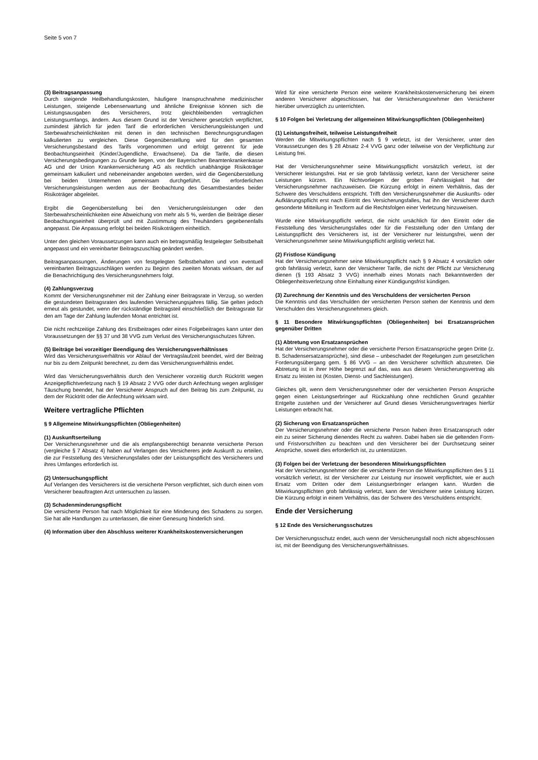Seite 5 von 7
(3) Beitragsanpassung
Durch steigende Heilbehandlungskosten, häufigere Inanspruchnahme medizinischer Leistungen, steigende Lebenserwartung und ähnliche Ereignisse können sich die Leistungsausgaben des Versicherers, trotz gleichbleibenden vertraglichen Leistungsumfangs, ändern. Aus diesem Grund ist der Versicherer gesetzlich verpflichtet, zumindest jährlich für jeden Tarif die erforderlichen Versicherungsleistungen und Sterbewahrscheinlichkeiten mit denen in den technischen Berechnungsgrundlagen kalkulierten zu vergleichen. Diese Gegenüberstellung wird für den gesamten Versicherungsbestand des Tarifs vorgenommen und erfolgt getrennt für jede Beobachtungseinheit (Kinder/Jugendliche, Erwachsene). Da die Tarife, die diesen Versicherungsbedingungen zu Grunde liegen, von der Bayerischen Beamtenkrankenkasse AG und der Union Krankenversicherung AG als rechtlich unabhängige Risikoträger gemeinsam kalkuliert und nebeneinander angeboten werden, wird die Gegenüberstellung bei beiden Unternehmen gemeinsam durchgeführt. Die erforderlichen Versicherungsleistungen werden aus der Beobachtung des Gesamtbestandes beider Risikoträger abgeleitet.
Ergibt die Gegenüberstellung bei den Versicherungsleistungen oder den Sterbewahrscheinlichkeiten eine Abweichung von mehr als 5 %, werden die Beiträge dieser Beobachtungseinheit überprüft und mit Zustimmung des Treuhänders gegebenenfalls angepasst. Die Anpassung erfolgt bei beiden Risikoträgern einheitlich.
Unter den gleichen Voraussetzungen kann auch ein betragsmäßig festgelegter Selbstbehalt angepasst und ein vereinbarter Beitragszuschlag geändert werden.
Beitragsanpassungen, Änderungen von festgelegten Selbstbehalten und von eventuell vereinbarten Beitragszuschlägen werden zu Beginn des zweiten Monats wirksam, der auf die Benachrichtigung des Versicherungsnehmers folgt.
(4) Zahlungsverzug
Kommt der Versicherungsnehmer mit der Zahlung einer Beitragsrate in Verzug, so werden die gestundeten Beitragsraten des laufenden Versicherungsjahres fällig. Sie gelten jedoch erneut als gestundet, wenn der rückständige Beitragsteil einschließlich der Beitragsrate für den am Tage der Zahlung laufenden Monat entrichtet ist.
Die nicht rechtzeitige Zahlung des Erstbeitrages oder eines Folgebeitrages kann unter den Voraussetzungen der §§ 37 und 38 VVG zum Verlust des Versicherungsschutzes führen.
(5) Beiträge bei vorzeitiger Beendigung des Versicherungsverhältnisses
Wird das Versicherungsverhältnis vor Ablauf der Vertragslaufzeit beendet, wird der Beitrag nur bis zu dem Zeitpunkt berechnet, zu dem das Versicherungsverhältnis endet.
Wird das Versicherungsverhältnis durch den Versicherer vorzeitig durch Rücktritt wegen Anzeigepflichtverletzung nach § 19 Absatz 2 VVG oder durch Anfechtung wegen arglistiger Täuschung beendet, hat der Versicherer Anspruch auf den Beitrag bis zum Zeitpunkt, zu dem der Rücktritt oder die Anfechtung wirksam wird.
Weitere vertragliche Pflichten
§ 9 Allgemeine Mitwirkungspflichten (Obliegenheiten)
(1) Auskunftserteilung
Der Versicherungsnehmer und die als empfangsberechtigt benannte versicherte Person (vergleiche § 7 Absatz 4) haben auf Verlangen des Versicherers jede Auskunft zu erteilen, die zur Feststellung des Versicherungsfalles oder der Leistungspflicht des Versicherers und ihres Umfanges erforderlich ist.
(2) Untersuchungspflicht
Auf Verlangen des Versicherers ist die versicherte Person verpflichtet, sich durch einen vom Versicherer beauftragten Arzt untersuchen zu lassen.
(3) Schadenminderungspflicht
Die versicherte Person hat nach Möglichkeit für eine Minderung des Schadens zu sorgen. Sie hat alle Handlungen zu unterlassen, die einer Genesung hinderlich sind.
(4) Information über den Abschluss weiterer Krankheitskostenversicherungen
Wird für eine versicherte Person eine weitere Krankheitskostenversicherung bei einem anderen Versicherer abgeschlossen, hat der Versicherungsnehmer den Versicherer hierüber unverzüglich zu unterrichten.
§ 10 Folgen bei Verletzung der allgemeinen Mitwirkungspflichten (Obliegenheiten)
(1) Leistungsfreiheit, teilweise Leistungsfreiheit
Werden die Mitwirkungspflichten nach § 9 verletzt, ist der Versicherer, unter den Voraussetzungen des § 28 Absatz 2-4 VVG ganz oder teilweise von der Verpflichtung zur Leistung frei.
Hat der Versicherungsnehmer seine Mitwirkungspflicht vorsätzlich verletzt, ist der Versicherer leistungsfrei. Hat er sie grob fahrlässig verletzt, kann der Versicherer seine Leistungen kürzen. Ein Nichtvorliegen der groben Fahrlässigkeit hat der Versicherungsnehmer nachzuweisen. Die Kürzung erfolgt in einem Verhältnis, das der Schwere des Verschuldens entspricht. Trifft den Versicherungsnehmer die Auskunfts- oder Aufklärungspflicht erst nach Eintritt des Versicherungsfalles, hat ihn der Versicherer durch gesonderte Mitteilung in Textform auf die Rechtsfolgen einer Verletzung hinzuweisen.
Wurde eine Mitwirkungspflicht verletzt, die nicht ursächlich für den Eintritt oder die Feststellung des Versicherungsfalles oder für die Feststellung oder den Umfang der Leistungspflicht des Versicherers ist, ist der Versicherer nur leistungsfrei, wenn der Versicherungsnehmer seine Mitwirkungspflicht arglistig verletzt hat.
(2) Fristlose Kündigung
Hat der Versicherungsnehmer seine Mitwirkungspflicht nach § 9 Absatz 4 vorsätzlich oder grob fahrlässig verletzt, kann der Versicherer Tarife, die nicht der Pflicht zur Versicherung dienen (§ 193 Absatz 3 VVG) innerhalb eines Monats nach Bekanntwerden der Obliegenheitsverletzung ohne Einhaltung einer Kündigungsfrist kündigen.
(3) Zurechnung der Kenntnis und des Verschuldens der versicherten Person
Die Kenntnis und das Verschulden der versicherten Person stehen der Kenntnis und dem Verschulden des Versicherungsnehmers gleich.
§ 11 Besondere Mitwirkungspflichten (Obliegenheiten) bei Ersatzansprüchen gegenüber Dritten
(1) Abtretung von Ersatzansprüchen
Hat der Versicherungsnehmer oder die versicherte Person Ersatzansprüche gegen Dritte (z. B. Schadensersatzansprüche), sind diese – unbeschadet der Regelungen zum gesetzlichen Forderungsübergang gem. § 86 VVG – an den Versicherer schriftlich abzutreten. Die Abtretung ist in ihrer Höhe begrenzt auf das, was aus diesem Versicherungsvertrag als Ersatz zu leisten ist (Kosten, Dienst- und Sachleistungen).
Gleiches gilt, wenn dem Versicherungsnehmer oder der versicherten Person Ansprüche gegen einen Leistungserbringer auf Rückzahlung ohne rechtlichen Grund gezahlter Entgelte zustehen und der Versicherer auf Grund dieses Versicherungsvertrages hierfür Leistungen erbracht hat.
(2) Sicherung von Ersatzansprüchen
Der Versicherungsnehmer oder die versicherte Person haben ihren Ersatzanspruch oder ein zu seiner Sicherung dienendes Recht zu wahren. Dabei haben sie die geltenden Form- und Fristvorschriften zu beachten und den Versicherer bei der Durchsetzung seiner Ansprüche, soweit dies erforderlich ist, zu unterstützen.
(3) Folgen bei der Verletzung der besonderen Mitwirkungspflichten
Hat der Versicherungsnehmer oder die versicherte Person die Mitwirkungspflichten des § 11 vorsätzlich verletzt, ist der Versicherer zur Leistung nur insoweit verpflichtet, wie er auch Ersatz vom Dritten oder dem Leistungserbringer erlangen kann. Wurden die Mitwirkungspflichten grob fahrlässig verletzt, kann der Versicherer seine Leistung kürzen. Die Kürzung erfolgt in einem Verhältnis, das der Schwere des Verschuldens entspricht.
Ende der Versicherung
§ 12 Ende des Versicherungsschutzes
Der Versicherungsschutz endet, auch wenn der Versicherungsfall noch nicht abgeschlossen ist, mit der Beendigung des Versicherungsverhältnisses.